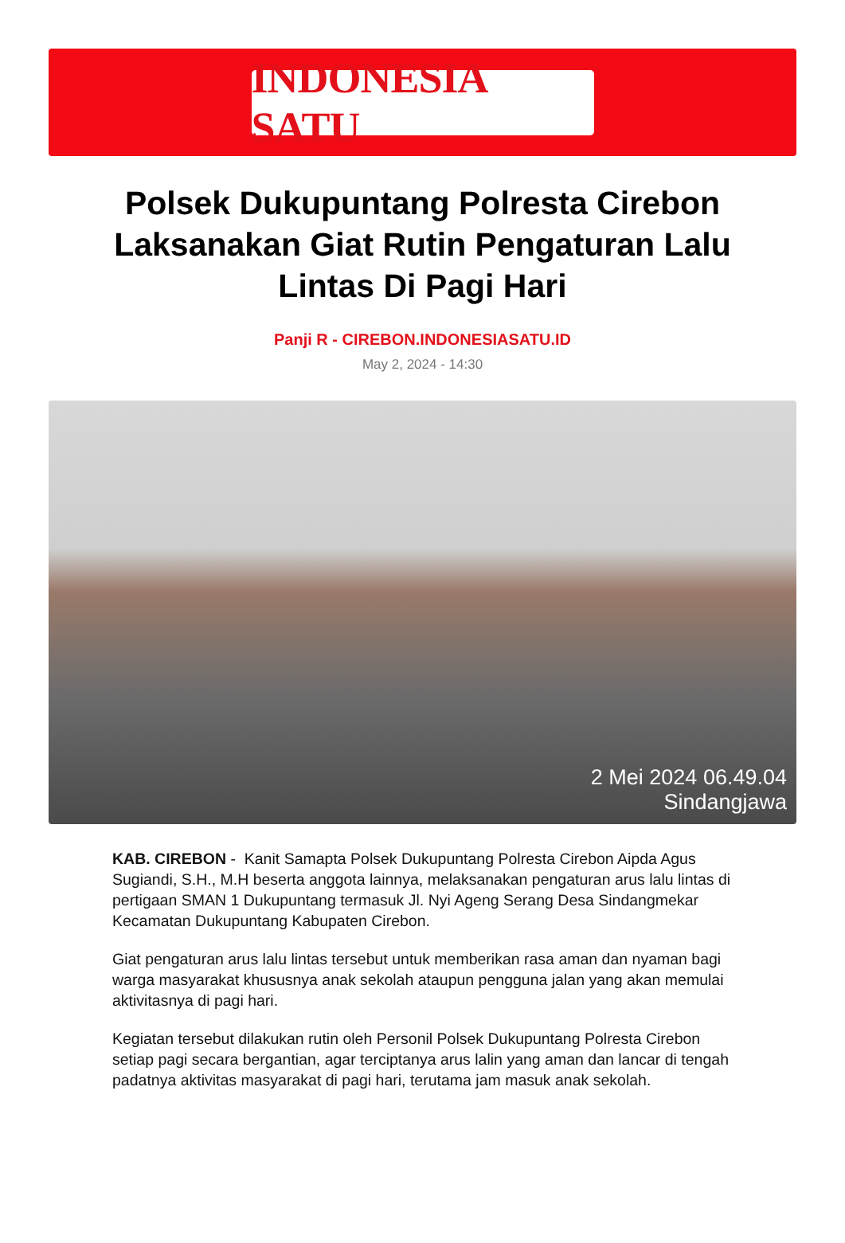INDONESIA SATU
Polsek Dukupuntang Polresta Cirebon Laksanakan Giat Rutin Pengaturan Lalu Lintas Di Pagi Hari
Panji R - CIREBON.INDONESIASATU.ID
May 2, 2024 - 14:30
2 Mei 2024 06.49.04
Sindangjawa
KAB. CIREBON - Kanit Samapta Polsek Dukupuntang Polresta Cirebon Aipda Agus Sugiandi, S.H., M.H beserta anggota lainnya, melaksanakan pengaturan arus lalu lintas di pertigaan SMAN 1 Dukupuntang termasuk Jl. Nyi Ageng Serang Desa Sindangmekar Kecamatan Dukupuntang Kabupaten Cirebon.
Giat pengaturan arus lalu lintas tersebut untuk memberikan rasa aman dan nyaman bagi warga masyarakat khususnya anak sekolah ataupun pengguna jalan yang akan memulai aktivitasnya di pagi hari.
Kegiatan tersebut dilakukan rutin oleh Personil Polsek Dukupuntang Polresta Cirebon setiap pagi secara bergantian, agar terciptanya arus lalin yang aman dan lancar di tengah padatnya aktivitas masyarakat di pagi hari, terutama jam masuk anak sekolah.